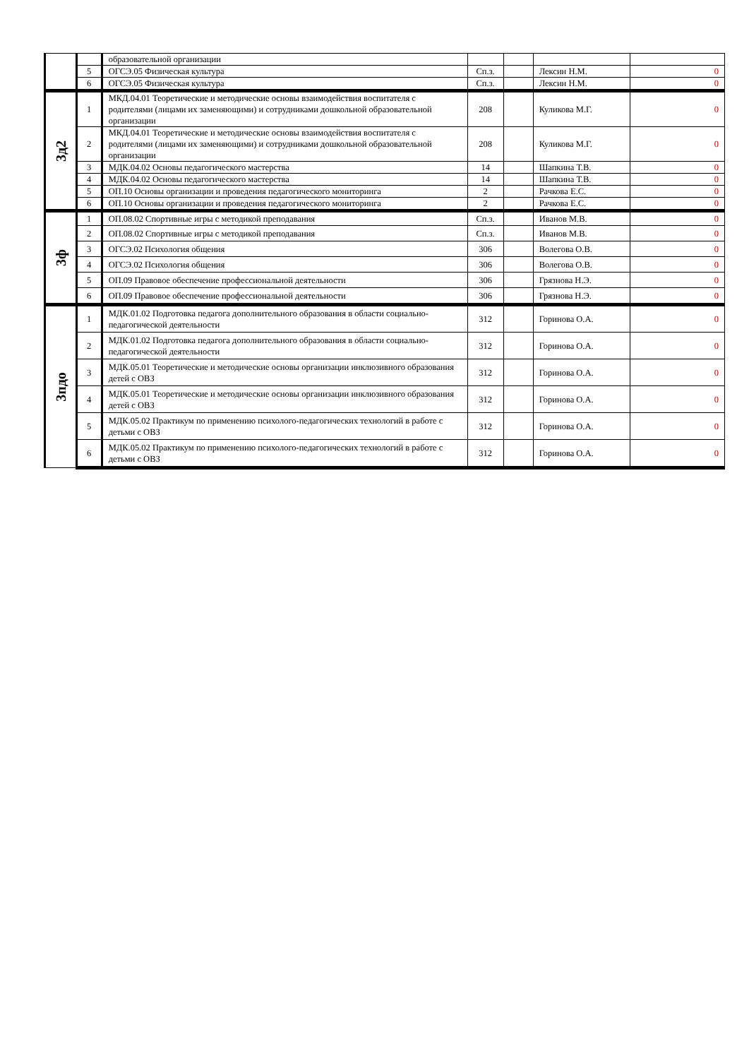| | | образовательной организации | | | | |
| | 5 | ОГСЭ.05 Физическая культура | Сп.з. | | Лексин Н.М. | 0 |
| | 6 | ОГСЭ.05 Физическая культура | Сп.з. | | Лексин Н.М. | 0 |
| 3д2 | 1 | МКД.04.01 Теоретические и методические основы взаимодействия воспитателя с родителями (лицами их заменяющими) и сотрудниками дошкольной образовательной организации | 208 | | Куликова М.Г. | 0 |
| | 2 | МКД.04.01 Теоретические и методические основы взаимодействия воспитателя с родителями (лицами их заменяющими) и сотрудниками дошкольной образовательной организации | 208 | | Куликова М.Г. | 0 |
| | 3 | МДК.04.02 Основы педагогического мастерства | 14 | | Шапкина Т.В. | 0 |
| | 4 | МДК.04.02 Основы педагогического мастерства | 14 | | Шапкина Т.В. | 0 |
| | 5 | ОП.10 Основы организации и проведения педагогического мониторинга | 2 | | Рачкова Е.С. | 0 |
| | 6 | ОП.10 Основы организации и проведения педагогического мониторинга | 2 | | Рачкова Е.С. | 0 |
| 3ф | 1 | ОП.08.02 Спортивные игры с методикой преподавания | Сп.з. | | Иванов М.В. | 0 |
| | 2 | ОП.08.02 Спортивные игры с методикой преподавания | Сп.з. | | Иванов М.В. | 0 |
| | 3 | ОГСЭ.02 Психология общения | 306 | | Волегова О.В. | 0 |
| | 4 | ОГСЭ.02 Психология общения | 306 | | Волегова О.В. | 0 |
| | 5 | ОП.09 Правовое обеспечение профессиональной деятельности | 306 | | Грязнова Н.Э. | 0 |
| | 6 | ОП.09 Правовое обеспечение профессиональной деятельности | 306 | | Грязнова Н.Э. | 0 |
| 3пдо | 1 | МДК.01.02 Подготовка педагога дополнительного образования в области социально-педагогической деятельности | 312 | | Горинова О.А. | 0 |
| | 2 | МДК.01.02 Подготовка педагога дополнительного образования в области социально-педагогической деятельности | 312 | | Горинова О.А. | 0 |
| | 3 | МДК.05.01 Теоретические и методические основы организации инклюзивного образования детей с ОВЗ | 312 | | Горинова О.А. | 0 |
| | 4 | МДК.05.01 Теоретические и методические основы организации инклюзивного образования детей с ОВЗ | 312 | | Горинова О.А. | 0 |
| | 5 | МДК.05.02 Практикум по применению психолого-педагогических технологий в работе с детьми с ОВЗ | 312 | | Горинова О.А. | 0 |
| | 6 | МДК.05.02 Практикум по применению психолого-педагогических технологий в работе с детьми с ОВЗ | 312 | | Горинова О.А. | 0 |